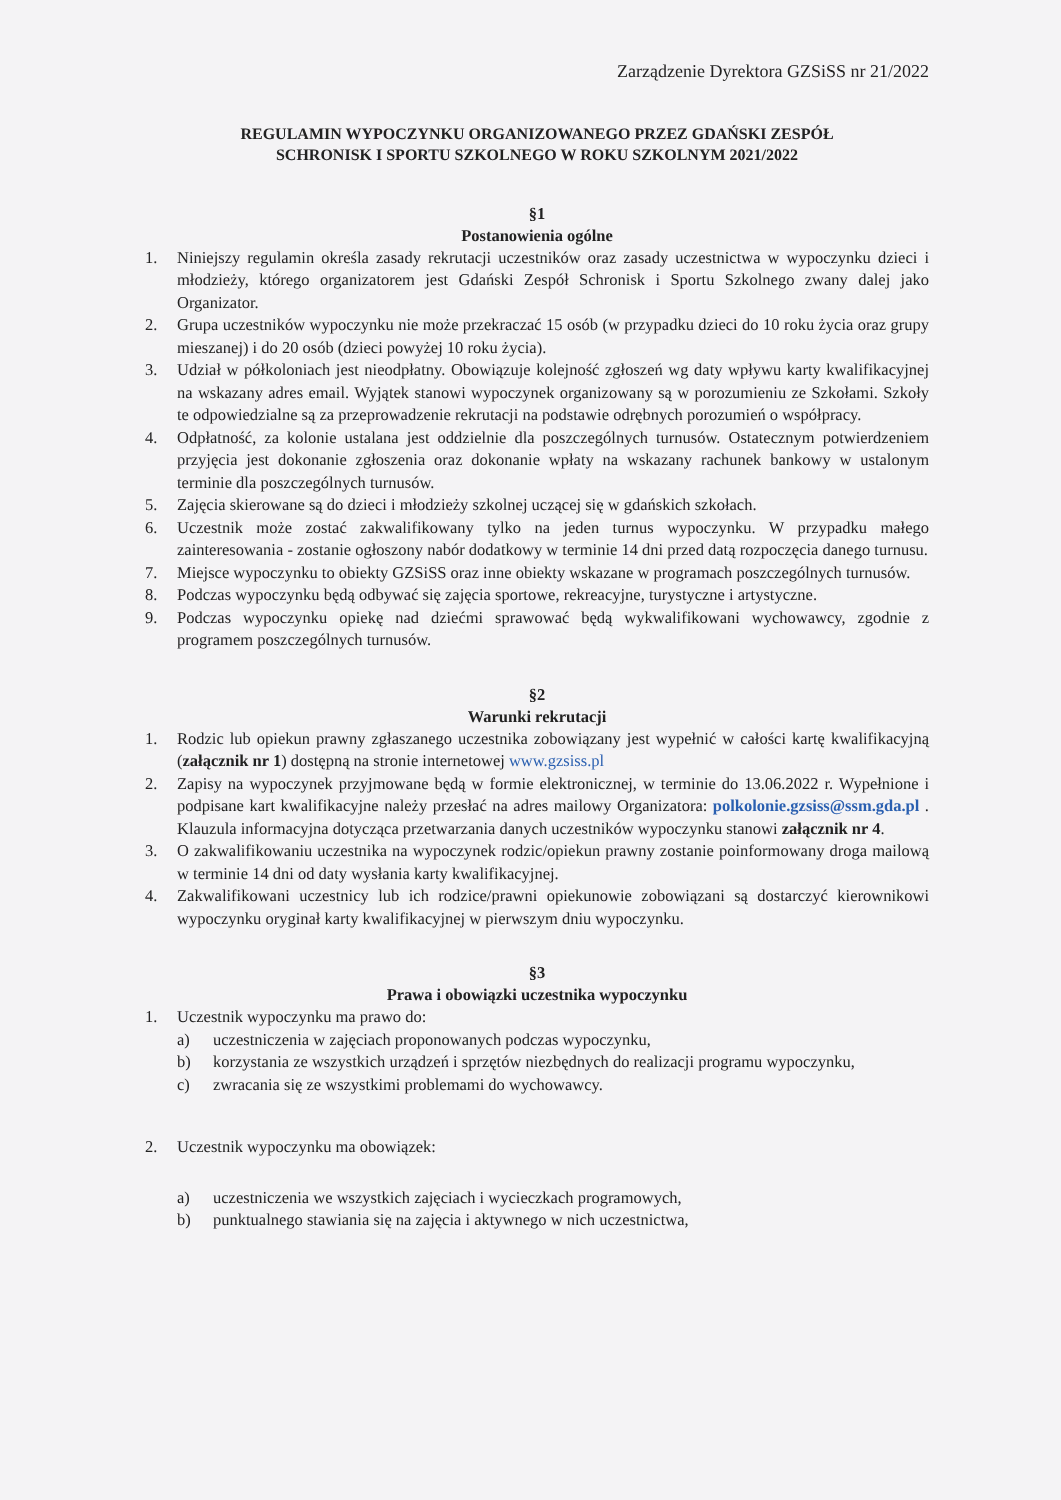Zarządzenie Dyrektora GZSiSS nr 21/2022
REGULAMIN WYPOCZYNKU ORGANIZOWANEGO PRZEZ GDAŃSKI ZESPÓŁ
SCHRONISK I SPORTU SZKOLNEGO W ROKU SZKOLNYM 2021/2022
§1
Postanowienia ogólne
1. Niniejszy regulamin określa zasady rekrutacji uczestników oraz zasady uczestnictwa w wypoczynku dzieci i młodzieży, którego organizatorem jest Gdański Zespół Schronisk i Sportu Szkolnego zwany dalej jako Organizator.
2. Grupa uczestników wypoczynku nie może przekraczać 15 osób (w przypadku dzieci do 10 roku życia oraz grupy mieszanej) i do 20 osób (dzieci powyżej 10 roku życia).
3. Udział w półkoloniach jest nieodpłatny. Obowiązuje kolejność zgłoszeń wg daty wpływu karty kwalifikacyjnej na wskazany adres email. Wyjątek stanowi wypoczynek organizowany są w porozumieniu ze Szkołami. Szkoły te odpowiedzialne są za przeprowadzenie rekrutacji na podstawie odrębnych porozumień o współpracy.
4. Odpłatność, za kolonie ustalana jest oddzielnie dla poszczególnych turnusów. Ostatecznym potwierdzeniem przyjęcia jest dokonanie zgłoszenia oraz dokonanie wpłaty na wskazany rachunek bankowy w ustalonym terminie dla poszczególnych turnusów.
5. Zajęcia skierowane są do dzieci i młodzieży szkolnej uczącej się w gdańskich szkołach.
6. Uczestnik może zostać zakwalifikowany tylko na jeden turnus wypoczynku. W przypadku małego zainteresowania - zostanie ogłoszony nabór dodatkowy w terminie 14 dni przed datą rozpoczęcia danego turnusu.
7. Miejsce wypoczynku to obiekty GZSiSS oraz inne obiekty wskazane w programach poszczególnych turnusów.
8. Podczas wypoczynku będą odbywać się zajęcia sportowe, rekreacyjne, turystyczne i artystyczne.
9. Podczas wypoczynku opiekę nad dziećmi sprawować będą wykwalifikowani wychowawcy, zgodnie z programem poszczególnych turnusów.
§2
Warunki rekrutacji
1. Rodzic lub opiekun prawny zgłaszanego uczestnika zobowiązany jest wypełnić w całości kartę kwalifikacyjną (załącznik nr 1) dostępną na stronie internetowej www.gzsiss.pl
2. Zapisy na wypoczynek przyjmowane będą w formie elektronicznej, w terminie do 13.06.2022 r. Wypełnione i podpisane kart kwalifikacyjne należy przesłać na adres mailowy Organizatora: polkolonie.gzsiss@ssm.gda.pl . Klauzula informacyjna dotycząca przetwarzania danych uczestników wypoczynku stanowi załącznik nr 4.
3. O zakwalifikowaniu uczestnika na wypoczynek rodzic/opiekun prawny zostanie poinformowany droga mailową w terminie 14 dni od daty wysłania karty kwalifikacyjnej.
4. Zakwalifikowani uczestnicy lub ich rodzice/prawni opiekunowie zobowiązani są dostarczyć kierownikowi wypoczynku oryginał karty kwalifikacyjnej w pierwszym dniu wypoczynku.
§3
Prawa i obowiązki uczestnika wypoczynku
1. Uczestnik wypoczynku ma prawo do:
a) uczestniczenia w zajęciach proponowanych podczas wypoczynku,
b) korzystania ze wszystkich urządzeń i sprzętów niezbędnych do realizacji programu wypoczynku,
c) zwracania się ze wszystkimi problemami do wychowawcy.
2. Uczestnik wypoczynku ma obowiązek:
a) uczestniczenia we wszystkich zajęciach i wycieczkach programowych,
b) punktualnego stawiania się na zajęcia i aktywnego w nich uczestnictwa,